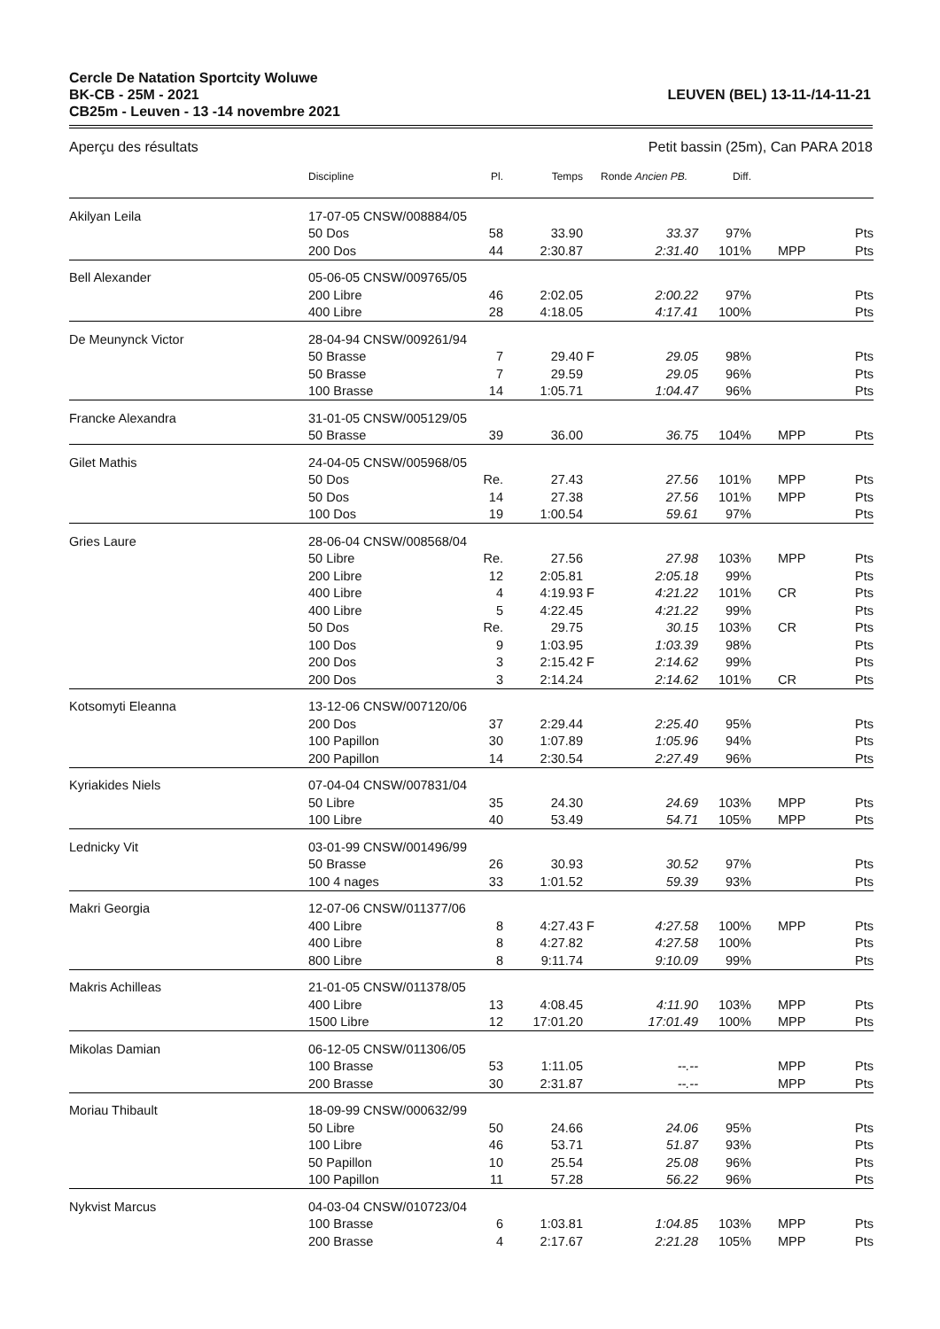Cercle De Natation Sportcity Woluwe
BK-CB - 25M - 2021
CB25m - Leuven - 13 -14 novembre 2021
LEUVEN (BEL) 13-11-/14-11-21
Aperçu des résultats Petit bassin (25m), Can PARA 2018
| | Discipline | Pl. | Temps | Ronde Ancien PB. | | Diff. | | |
| --- | --- | --- | --- | --- | --- | --- | --- | --- |
| Akilyan Leila | 17-07-05 CNSW/008884/05 | | | | | | | |
| | 50 Dos | 58 | 33.90 | | 33.37 | 97% | | Pts |
| | 200 Dos | 44 | 2:30.87 | | 2:31.40 | 101% | MPP | Pts |
| Bell Alexander | 05-06-05 CNSW/009765/05 | | | | | | | |
| | 200 Libre | 46 | 2:02.05 | | 2:00.22 | 97% | | Pts |
| | 400 Libre | 28 | 4:18.05 | | 4:17.41 | 100% | | Pts |
| De Meunynck Victor | 28-04-94 CNSW/009261/94 | | | | | | | |
| | 50 Brasse | 7 | 29.40 | F | 29.05 | 98% | | Pts |
| | 50 Brasse | 7 | 29.59 | | 29.05 | 96% | | Pts |
| | 100 Brasse | 14 | 1:05.71 | | 1:04.47 | 96% | | Pts |
| Francke Alexandra | 31-01-05 CNSW/005129/05 | | | | | | | |
| | 50 Brasse | 39 | 36.00 | | 36.75 | 104% | MPP | Pts |
| Gilet Mathis | 24-04-05 CNSW/005968/05 | | | | | | | |
| | 50 Dos | Re. | 27.43 | | 27.56 | 101% | MPP | Pts |
| | 50 Dos | 14 | 27.38 | | 27.56 | 101% | MPP | Pts |
| | 100 Dos | 19 | 1:00.54 | | 59.61 | 97% | | Pts |
| Gries Laure | 28-06-04 CNSW/008568/04 | | | | | | | |
| | 50 Libre | Re. | 27.56 | | 27.98 | 103% | MPP | Pts |
| | 200 Libre | 12 | 2:05.81 | | 2:05.18 | 99% | | Pts |
| | 400 Libre | 4 | 4:19.93 | F | 4:21.22 | 101% | CR | Pts |
| | 400 Libre | 5 | 4:22.45 | | 4:21.22 | 99% | | Pts |
| | 50 Dos | Re. | 29.75 | | 30.15 | 103% | CR | Pts |
| | 100 Dos | 9 | 1:03.95 | | 1:03.39 | 98% | | Pts |
| | 200 Dos | 3 | 2:15.42 | F | 2:14.62 | 99% | | Pts |
| | 200 Dos | 3 | 2:14.24 | | 2:14.62 | 101% | CR | Pts |
| Kotsomyti Eleanna | 13-12-06 CNSW/007120/06 | | | | | | | |
| | 200 Dos | 37 | 2:29.44 | | 2:25.40 | 95% | | Pts |
| | 100 Papillon | 30 | 1:07.89 | | 1:05.96 | 94% | | Pts |
| | 200 Papillon | 14 | 2:30.54 | | 2:27.49 | 96% | | Pts |
| Kyriakides Niels | 07-04-04 CNSW/007831/04 | | | | | | | |
| | 50 Libre | 35 | 24.30 | | 24.69 | 103% | MPP | Pts |
| | 100 Libre | 40 | 53.49 | | 54.71 | 105% | MPP | Pts |
| Lednicky Vit | 03-01-99 CNSW/001496/99 | | | | | | | |
| | 50 Brasse | 26 | 30.93 | | 30.52 | 97% | | Pts |
| | 100 4 nages | 33 | 1:01.52 | | 59.39 | 93% | | Pts |
| Makri Georgia | 12-07-06 CNSW/011377/06 | | | | | | | |
| | 400 Libre | 8 | 4:27.43 | F | 4:27.58 | 100% | MPP | Pts |
| | 400 Libre | 8 | 4:27.82 | | 4:27.58 | 100% | | Pts |
| | 800 Libre | 8 | 9:11.74 | | 9:10.09 | 99% | | Pts |
| Makris Achilleas | 21-01-05 CNSW/011378/05 | | | | | | | |
| | 400 Libre | 13 | 4:08.45 | | 4:11.90 | 103% | MPP | Pts |
| | 1500 Libre | 12 | 17:01.20 | | 17:01.49 | 100% | MPP | Pts |
| Mikolas Damian | 06-12-05 CNSW/011306/05 | | | | | | | |
| | 100 Brasse | 53 | 1:11.05 | | --.-- | | MPP | Pts |
| | 200 Brasse | 30 | 2:31.87 | | --.-- | | MPP | Pts |
| Moriau Thibault | 18-09-99 CNSW/000632/99 | | | | | | | |
| | 50 Libre | 50 | 24.66 | | 24.06 | 95% | | Pts |
| | 100 Libre | 46 | 53.71 | | 51.87 | 93% | | Pts |
| | 50 Papillon | 10 | 25.54 | | 25.08 | 96% | | Pts |
| | 100 Papillon | 11 | 57.28 | | 56.22 | 96% | | Pts |
| Nykvist Marcus | 04-03-04 CNSW/010723/04 | | | | | | | |
| | 100 Brasse | 6 | 1:03.81 | | 1:04.85 | 103% | MPP | Pts |
| | 200 Brasse | 4 | 2:17.67 | | 2:21.28 | 105% | MPP | Pts |